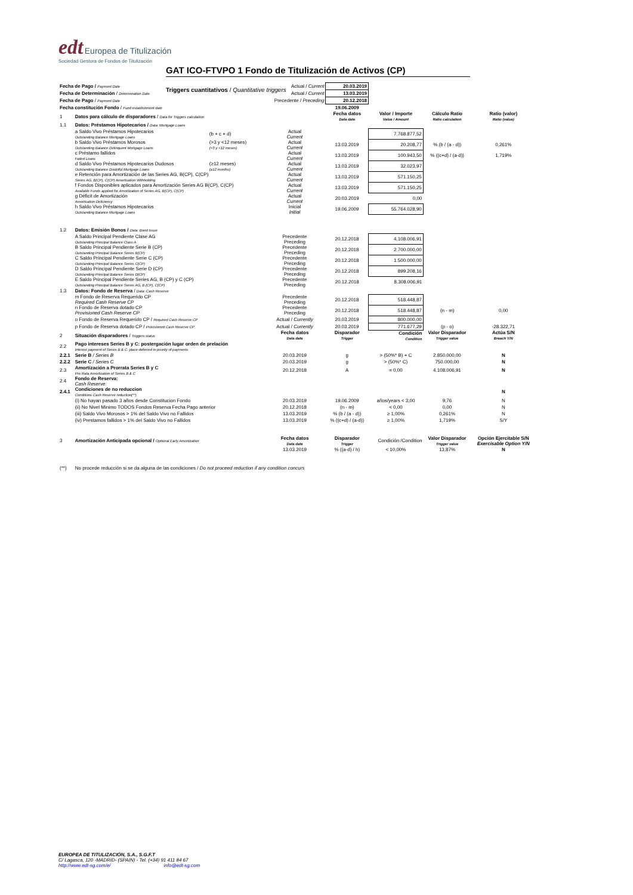edt Europea de Titulización
Sociedad Gestora de Fondos de Titulización
GAT ICO-FTVPO 1 Fondo de Titulización de Activos (CP)
Triggers cuantitativos / Quantitative triggers
| Fecha de Pago / Payment Date | | | | Actual / Current | 20.03.2019 | | | |
| Fecha de Determinación / Determination Date | | | | Actual / Current | 13.03.2019 | | | |
| Fecha de Pago / Payment Date | | | | Precedente / Preceding | 20.12.2018 | | | |
| Fecha constitución Fondo / Fund establishment date | | | | | 19.06.2009 | | | |
| 1 | Datos para cálculo de disparadores / Data for Triggers calculation | | | | Fecha datos Data date | Valor / Importe Value / Amount | Cálculo Ratio Ratio calculation | Ratio (valor) Ratio (value) |
| 1.1 | Datos: Préstamos Hipotecarios / Data: Mortgage Loans | | | | | | | |
| | a Saldo Vivo Préstamos Hipotecarios Outstanding Balance Mortgage Loans | (b + c + d) | | Actual Current | | 7.768.877,52 | | |
| | b Saldo Vivo Préstamos Morosos Outstanding Balance Delinquent Mortgage Loans | (>3 y <12 meses) (>3 y <12 meses) | | Actual Current | 13.03.2019 | 20.208,77 | % (b / (a - d)) | 0,261% |
| | c Préstamo fallidos Failed Loans | | | Actual Current | 13.03.2019 | 100.943,50 | % ((c+d) / (a-d)) | 1,719% |
| | d Saldo Vivo Préstamos Hipotecarios Dudosos Outstanding Balance Doubtful Mortgage Loans | (≥12 meses) (≥12 months) | | Actual Current | 13.03.2019 | 32.023,97 | | |
| | e Retención para Amortización de las Series AG, B(CP), C(CP) Series AG, B(CP), C(CP) Amortisation Withholding | | | Actual Current | 13.03.2019 | 571.150,25 | | |
| | f Fondos Disponibles aplicados para Amortización Series AG B(CP), C(CP) Available Funds applied for Amortization of Series AG, B(CP), C(CP) | | | Actual Current | 13.03.2019 | 571.150,25 | | |
| | g Déficit de Amortización Amortisation Deficiency | | | Actual Current | 20.03.2019 | 0,00 | | |
| | h Saldo Vivo Préstamos Hipotecarios Outstanding Balance Mortgage Loans | | | Inicial Initial | 19.06.2009 | 55.764.028,90 | | |
| 1.2 | Datos: Emisión Bonos / Data: Bond Issue | | | | | | | |
| | A Saldo Principal Pendiente Clase AG Outstanding Principal Balance Class A | | | Precedente Preceding | 20.12.2018 | 4.108.006,91 | | |
| | B Saldo Principal Pendiente Serie B (CP) Outstanding Principal Balance Series B(CP) | | | Precedente Preceding | 20.12.2018 | 2.700.000,00 | | |
| | C Saldo Principal Pendiente Serie C (CP) Outstanding Principal Balance Series C(CP) | | | Precedente Preceding | 20.12.2018 | 1.500.000,00 | | |
| | D Saldo Principal Pendiente Serie D (CP) Outstanding Principal Balance Series D(CP) | | | Precedente Preceding | 20.12.2018 | 899.208,16 | | |
| | E Saldo Principal Pendiente Series AG, B (CP) y C (CP) Outstanding Principal Balance Series AG, B (CP), C(CP) | | | Precedente Preceding | 20.12.2018 | 8.308.006,91 | | |
| 1.3 | Datos: Fondo de Reserva / Data: Cash Reserve | | | | | | | |
| | m Fondo de Reserva Requerido CP Required Cash Reserve CP | | | Precedente Preceding | 20.12.2018 | 518.448,87 | | |
| | n Fondo de Reserva dotado CP Provisioned Cash Reserve CP | | | Precedente Preceding | 20.12.2018 | 518.448,87 | (n - m) | 0,00 |
| | o Fondo de Reserva Requerido CP / Required Cash Reserve CP | | | Actual / Currently | 20.03.2019 | 800.000,00 | | |
| | p Fondo de Reserva dotado CP / Provisioned Cash Reserve CP | | | Actual / Currently | 20.03.2019 | 771.677,29 | (p - o) | -28.322,71 |
| 2 | Situación disparadores / Triggers status | | | Fecha datos Data date | Disparador Trigger | Condición Condition | Valor Disparador Trigger value | Actúa S/N Breach Y/N |
| 2.2 | Pago intereses Series B y C: postergación lugar orden de prelación Interest payment of Series B & C: place deferred in priority of payments | | | | | | | |
| 2.2.1 | Serie B / Series B | | | 20.03.2019 | g | > (50%* B) + C | 2.850.000,00 | N |
| 2.2.2 | Serie C / Series C | | | 20.03.2019 | g | > (50%* C) | 750.000,00 | N |
| 2.3 | Amortización a Prorrata Series B y C Pro Rata Amortisation of Series B & C | | | 20.12.2018 | A | = 0,00 | 4.108.006,91 | N |
| 2.4 | Fondo de Reserva: Cash Reserve: | | | | | | | |
| 2.4.1 | Condiciones de no reduccion Conditions Cash Reserve reduction(**) | | | | | | | N |
| | (i) No hayan pasado 3 años desde Constitucion Fondo | | | 20.03.2019 | 19.06.2009 | años/years < 3,00 | 9,76 | N |
| | (ii) No Nivel Minimo TODOS Fondos Reserva Fecha Pago anterior | | | 20.12.2018 | (n - m) | < 0,00 | 0,00 | N |
| | (iii) Saldo Vivo Morosos > 1% del Saldo Vivo no Fallidos | | | 13.03.2019 | % (b / (a - d)) | ≥ 1,00% | 0,261% | N |
| | (iv) Prestamos fallidos > 1% del Saldo Vivo no Fallidos | | | 13.03.2019 | % ((c+d) / (a-d)) | ≥ 1,00% | 1,719% | S/Y |
| 3 | Amortización Anticipada opcional / Optional Early Amortization | | | Fecha datos Data date | Disparador Trigger | Condición /Condition | Valor Disparador Trigger value | Opción Ejercitable S/N Exercisable Option Y/N |
| | | | | 13.03.2019 | % ((a-d) / h) | < 10,00% | 13,87% | N |
| (**) | No procede reducción si se da alguna de las condiciones / Do not proceed reduction if any condition concurs | | | | | | | |
EUROPEA DE TITULIZACIÓN, S.A., S.G.F.T
C/ Lagasca, 120 -MADRID- (SPAIN) - Tel. (+34) 91 411 84 67
http://www.edt-sg.com/e/ info@edt-sg.com